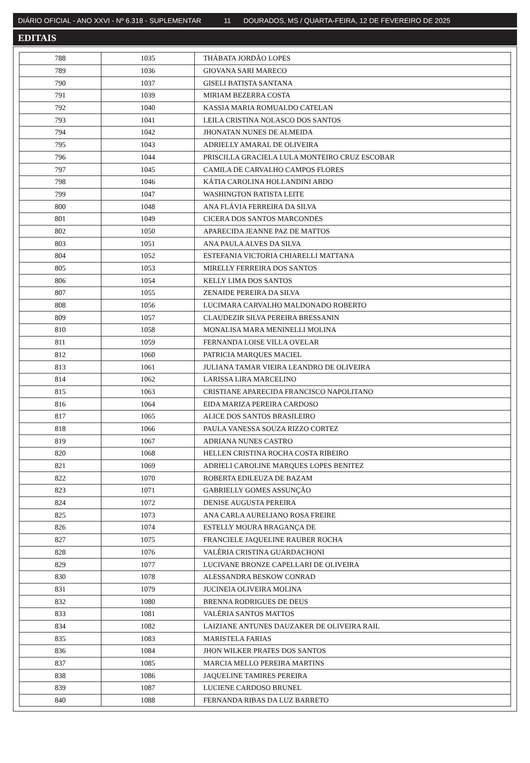DIÁRIO OFICIAL - ANO XXVI - Nº 6.318 - SUPLEMENTAR 11 DOURADOS, MS / QUARTA-FEIRA, 12 DE FEVEREIRO DE 2025
EDITAIS
| 788 | 1035 | THÁBATA JORDÃO LOPES |
| 789 | 1036 | GIOVANA SARI MARECO |
| 790 | 1037 | GISELI BATISTA SANTANA |
| 791 | 1039 | MIRIAM BEZERRA COSTA |
| 792 | 1040 | KASSIA MARIA ROMUALDO CATELAN |
| 793 | 1041 | LEILA CRISTINA NOLASCO DOS SANTOS |
| 794 | 1042 | JHONATAN NUNES DE ALMEIDA |
| 795 | 1043 | ADRIELLY AMARAL DE OLIVEIRA |
| 796 | 1044 | PRISCILLA GRACIELA LULA MONTEIRO CRUZ ESCOBAR |
| 797 | 1045 | CAMILA DE CARVALHO CAMPOS FLORES |
| 798 | 1046 | KÁTIA CAROLINA HOLLANDINI ABDO |
| 799 | 1047 | WASHINGTON BATISTA LEITE |
| 800 | 1048 | ANA FLÁVIA FERREIRA DA SILVA |
| 801 | 1049 | CICERA DOS SANTOS MARCONDES |
| 802 | 1050 | APARECIDA JEANNE PAZ DE MATTOS |
| 803 | 1051 | ANA PAULA ALVES DA SILVA |
| 804 | 1052 | ESTEFANIA VICTORIA CHIARELLI MATTANA |
| 805 | 1053 | MIRELLY FERREIRA DOS SANTOS |
| 806 | 1054 | KELLY LIMA DOS SANTOS |
| 807 | 1055 | ZENAIDE PEREIRA DA SILVA |
| 808 | 1056 | LUCIMARA CARVALHO MALDONADO ROBERTO |
| 809 | 1057 | CLAUDEZIR SILVA PEREIRA BRESSANIN |
| 810 | 1058 | MONALISA MARA MENINELLI MOLINA |
| 811 | 1059 | FERNANDA LOISE VILLA OVELAR |
| 812 | 1060 | PATRICIA MARQUES MACIEL |
| 813 | 1061 | JULIANA TAMAR VIEIRA LEANDRO DE OLIVEIRA |
| 814 | 1062 | LARISSA LIRA MARCELINO |
| 815 | 1063 | CRISTIANE APARECIDA FRANCISCO NAPOLITANO |
| 816 | 1064 | EIDA MARIZA PEREIRA CARDOSO |
| 817 | 1065 | ALICE DOS SANTOS BRASILEIRO |
| 818 | 1066 | PAULA VANESSA SOUZA RIZZO CORTEZ |
| 819 | 1067 | ADRIANA NUNES CASTRO |
| 820 | 1068 | HELLEN CRISTINA ROCHA COSTA RIBEIRO |
| 821 | 1069 | ADRIELI CAROLINE MARQUES LOPES BENITEZ |
| 822 | 1070 | ROBERTA EDILEUZA DE BAZAM |
| 823 | 1071 | GABRIELLY GOMES ASSUNÇÃO |
| 824 | 1072 | DENISE AUGUSTA PEREIRA |
| 825 | 1073 | ANA CARLA AURELIANO ROSA FREIRE |
| 826 | 1074 | ESTELLY MOURA BRAGANÇA DE |
| 827 | 1075 | FRANCIELE JAQUELINE RAUBER ROCHA |
| 828 | 1076 | VALÉRIA CRISTINA GUARDACHONI |
| 829 | 1077 | LUCIVANE BRONZE CAPELLARI DE OLIVEIRA |
| 830 | 1078 | ALESSANDRA BESKOW CONRAD |
| 831 | 1079 | JUCINEIA OLIVEIRA MOLINA |
| 832 | 1080 | BRENNA RODRIGUES DE DEUS |
| 833 | 1081 | VALÉRIA SANTOS MATTOS |
| 834 | 1082 | LAIZIANE ANTUNES DAUZAKER DE OLIVEIRA RAIL |
| 835 | 1083 | MARISTELA FARIAS |
| 836 | 1084 | JHON WILKER PRATES DOS SANTOS |
| 837 | 1085 | MARCIA MELLO PEREIRA MARTINS |
| 838 | 1086 | JAQUELINE TAMIRES PEREIRA |
| 839 | 1087 | LUCIENE CARDOSO BRUNEL |
| 840 | 1088 | FERNANDA RIBAS DA LUZ BARRETO |